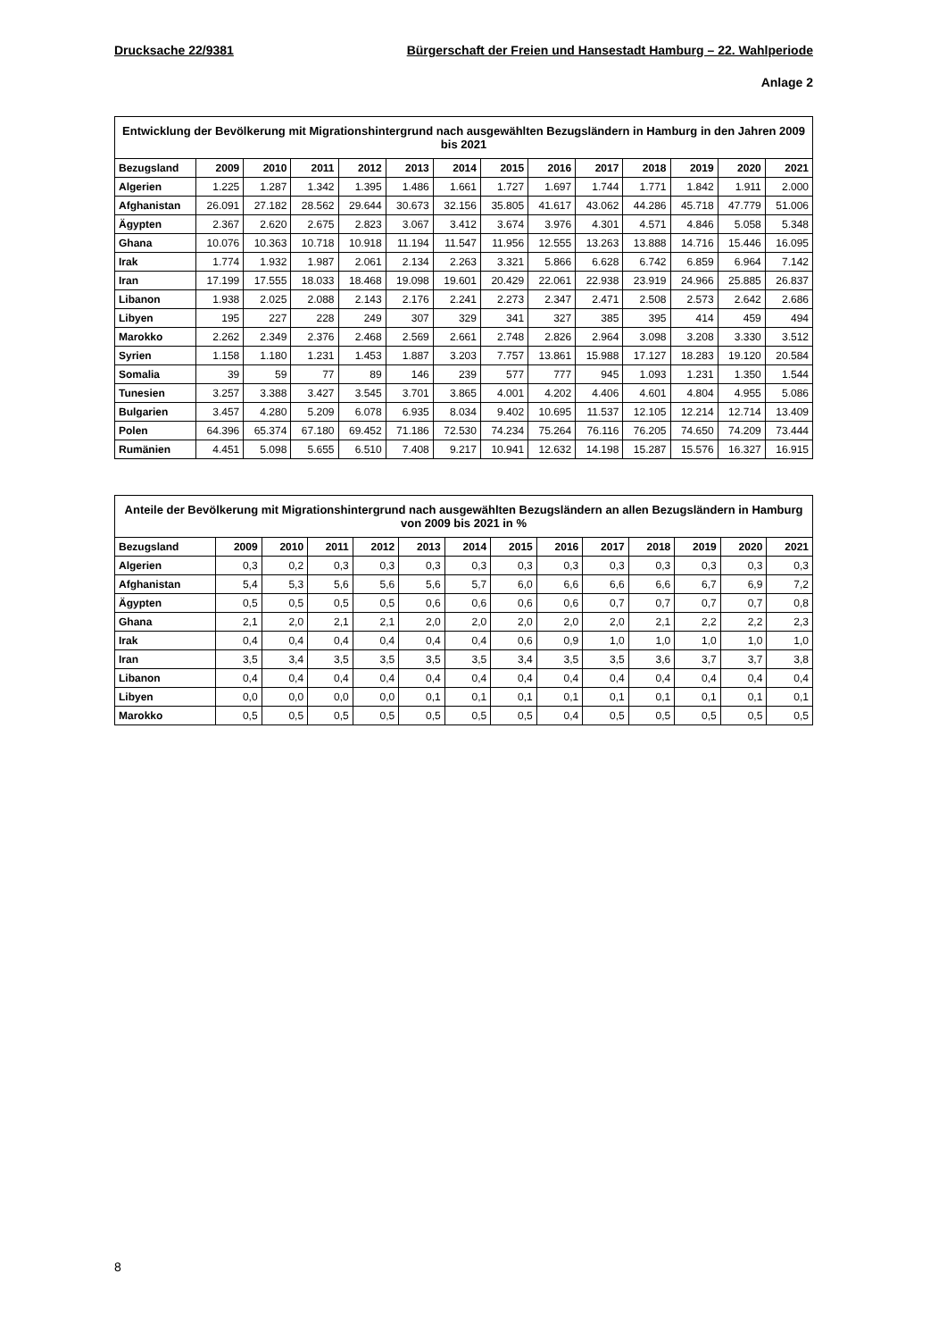Drucksache 22/9381 Bürgerschaft der Freien und Hansestadt Hamburg – 22. Wahlperiode
Anlage 2
Entwicklung der Bevölkerung mit Migrationshintergrund nach ausgewählten Bezugsländern in Hamburg in den Jahren 2009 bis 2021
| Bezugsland | 2009 | 2010 | 2011 | 2012 | 2013 | 2014 | 2015 | 2016 | 2017 | 2018 | 2019 | 2020 | 2021 |
| --- | --- | --- | --- | --- | --- | --- | --- | --- | --- | --- | --- | --- | --- |
| Algerien | 1.225 | 1.287 | 1.342 | 1.395 | 1.486 | 1.661 | 1.727 | 1.697 | 1.744 | 1.771 | 1.842 | 1.911 | 2.000 |
| Afghanistan | 26.091 | 27.182 | 28.562 | 29.644 | 30.673 | 32.156 | 35.805 | 41.617 | 43.062 | 44.286 | 45.718 | 47.779 | 51.006 |
| Ägypten | 2.367 | 2.620 | 2.675 | 2.823 | 3.067 | 3.412 | 3.674 | 3.976 | 4.301 | 4.571 | 4.846 | 5.058 | 5.348 |
| Ghana | 10.076 | 10.363 | 10.718 | 10.918 | 11.194 | 11.547 | 11.956 | 12.555 | 13.263 | 13.888 | 14.716 | 15.446 | 16.095 |
| Irak | 1.774 | 1.932 | 1.987 | 2.061 | 2.134 | 2.263 | 3.321 | 5.866 | 6.628 | 6.742 | 6.859 | 6.964 | 7.142 |
| Iran | 17.199 | 17.555 | 18.033 | 18.468 | 19.098 | 19.601 | 20.429 | 22.061 | 22.938 | 23.919 | 24.966 | 25.885 | 26.837 |
| Libanon | 1.938 | 2.025 | 2.088 | 2.143 | 2.176 | 2.241 | 2.273 | 2.347 | 2.471 | 2.508 | 2.573 | 2.642 | 2.686 |
| Libyen | 195 | 227 | 228 | 249 | 307 | 329 | 341 | 327 | 385 | 395 | 414 | 459 | 494 |
| Marokko | 2.262 | 2.349 | 2.376 | 2.468 | 2.569 | 2.661 | 2.748 | 2.826 | 2.964 | 3.098 | 3.208 | 3.330 | 3.512 |
| Syrien | 1.158 | 1.180 | 1.231 | 1.453 | 1.887 | 3.203 | 7.757 | 13.861 | 15.988 | 17.127 | 18.283 | 19.120 | 20.584 |
| Somalia | 39 | 59 | 77 | 89 | 146 | 239 | 577 | 777 | 945 | 1.093 | 1.231 | 1.350 | 1.544 |
| Tunesien | 3.257 | 3.388 | 3.427 | 3.545 | 3.701 | 3.865 | 4.001 | 4.202 | 4.406 | 4.601 | 4.804 | 4.955 | 5.086 |
| Bulgarien | 3.457 | 4.280 | 5.209 | 6.078 | 6.935 | 8.034 | 9.402 | 10.695 | 11.537 | 12.105 | 12.214 | 12.714 | 13.409 |
| Polen | 64.396 | 65.374 | 67.180 | 69.452 | 71.186 | 72.530 | 74.234 | 75.264 | 76.116 | 76.205 | 74.650 | 74.209 | 73.444 |
| Rumänien | 4.451 | 5.098 | 5.655 | 6.510 | 7.408 | 9.217 | 10.941 | 12.632 | 14.198 | 15.287 | 15.576 | 16.327 | 16.915 |
Anteile der Bevölkerung mit Migrationshintergrund nach ausgewählten Bezugsländern an allen Bezugsländern in Hamburg von 2009 bis 2021 in %
| Bezugsland | 2009 | 2010 | 2011 | 2012 | 2013 | 2014 | 2015 | 2016 | 2017 | 2018 | 2019 | 2020 | 2021 |
| --- | --- | --- | --- | --- | --- | --- | --- | --- | --- | --- | --- | --- | --- |
| Algerien | 0,3 | 0,2 | 0,3 | 0,3 | 0,3 | 0,3 | 0,3 | 0,3 | 0,3 | 0,3 | 0,3 | 0,3 | 0,3 |
| Afghanistan | 5,4 | 5,3 | 5,6 | 5,6 | 5,6 | 5,7 | 6,0 | 6,6 | 6,6 | 6,6 | 6,7 | 6,9 | 7,2 |
| Ägypten | 0,5 | 0,5 | 0,5 | 0,5 | 0,6 | 0,6 | 0,6 | 0,6 | 0,7 | 0,7 | 0,7 | 0,7 | 0,8 |
| Ghana | 2,1 | 2,0 | 2,1 | 2,1 | 2,0 | 2,0 | 2,0 | 2,0 | 2,0 | 2,1 | 2,2 | 2,2 | 2,3 |
| Irak | 0,4 | 0,4 | 0,4 | 0,4 | 0,4 | 0,4 | 0,6 | 0,9 | 1,0 | 1,0 | 1,0 | 1,0 | 1,0 |
| Iran | 3,5 | 3,4 | 3,5 | 3,5 | 3,5 | 3,5 | 3,4 | 3,5 | 3,5 | 3,6 | 3,7 | 3,7 | 3,8 |
| Libanon | 0,4 | 0,4 | 0,4 | 0,4 | 0,4 | 0,4 | 0,4 | 0,4 | 0,4 | 0,4 | 0,4 | 0,4 | 0,4 |
| Libyen | 0,0 | 0,0 | 0,0 | 0,0 | 0,1 | 0,1 | 0,1 | 0,1 | 0,1 | 0,1 | 0,1 | 0,1 | 0,1 |
| Marokko | 0,5 | 0,5 | 0,5 | 0,5 | 0,5 | 0,5 | 0,5 | 0,4 | 0,5 | 0,5 | 0,5 | 0,5 | 0,5 |
8